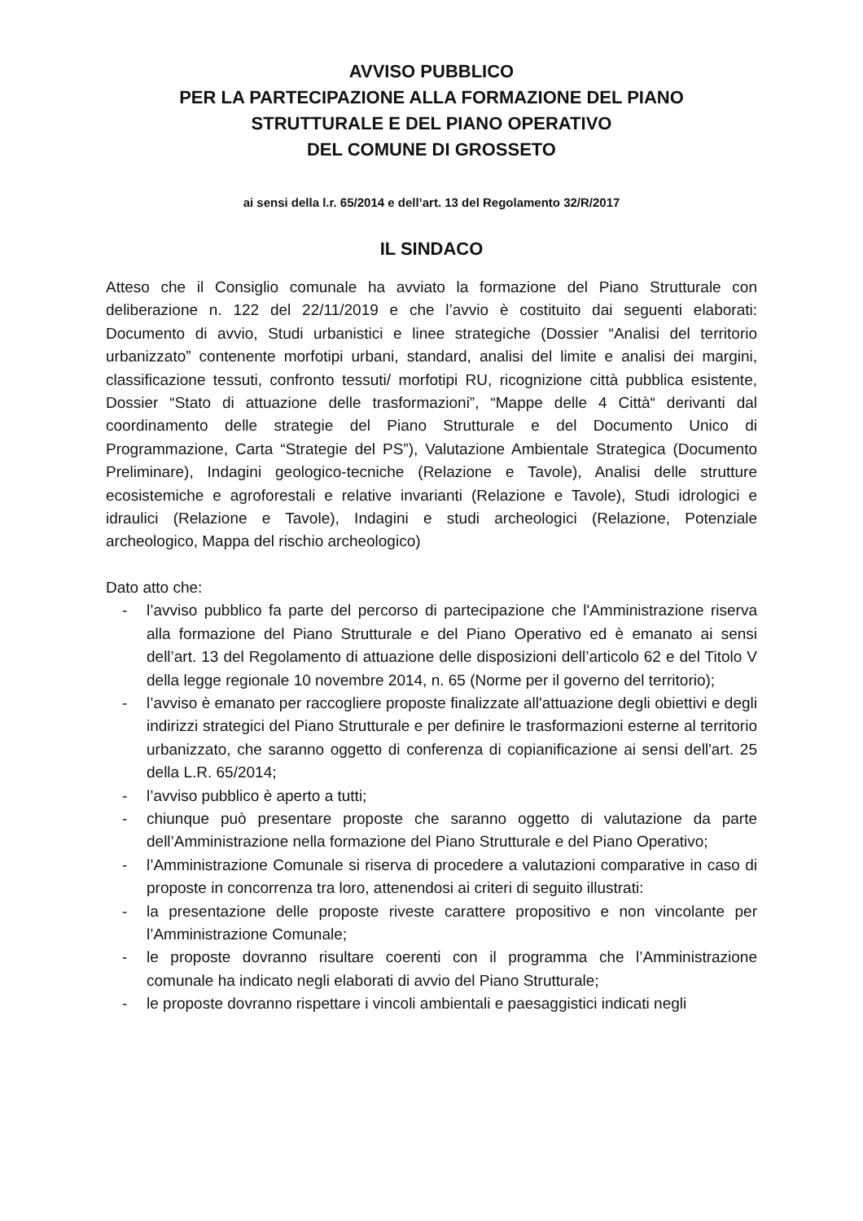AVVISO PUBBLICO
PER LA PARTECIPAZIONE ALLA FORMAZIONE DEL PIANO
STRUTTURALE E DEL PIANO OPERATIVO
DEL COMUNE DI GROSSETO
ai sensi della l.r. 65/2014 e dell’art. 13 del Regolamento 32/R/2017
IL SINDACO
Atteso che il Consiglio comunale ha avviato la formazione del Piano Strutturale con deliberazione n. 122 del 22/11/2019 e che l’avvio è costituito dai seguenti elaborati: Documento di avvio, Studi urbanistici e linee strategiche (Dossier “Analisi del territorio urbanizzato” contenente morfotipi urbani, standard, analisi del limite e analisi dei margini, classificazione tessuti, confronto tessuti/ morfotipi RU, ricognizione città pubblica esistente, Dossier “Stato di attuazione delle trasformazioni”, “Mappe delle 4 Città“ derivanti dal coordinamento delle strategie del Piano Strutturale e del Documento Unico di Programmazione, Carta “Strategie del PS”), Valutazione Ambientale Strategica (Documento Preliminare), Indagini geologico-tecniche (Relazione e Tavole), Analisi delle strutture ecosistemiche e agroforestali e relative invarianti (Relazione e Tavole), Studi idrologici e idraulici (Relazione e Tavole), Indagini e studi archeologici (Relazione, Potenziale archeologico, Mappa del rischio archeologico)
Dato atto che:
- l’avviso pubblico fa parte del percorso di partecipazione che l'Amministrazione riserva alla formazione del Piano Strutturale e del Piano Operativo ed è emanato ai sensi dell’art. 13 del Regolamento di attuazione delle disposizioni dell’articolo 62 e del Titolo V della legge regionale 10 novembre 2014, n. 65 (Norme per il governo del territorio);
- l’avviso è emanato per raccogliere proposte finalizzate all'attuazione degli obiettivi e degli indirizzi strategici del Piano Strutturale e per definire le trasformazioni esterne al territorio urbanizzato, che saranno oggetto di conferenza di copianificazione ai sensi dell'art. 25 della L.R. 65/2014;
- l’avviso pubblico è aperto a tutti;
- chiunque può presentare proposte che saranno oggetto di valutazione da parte dell’Amministrazione nella formazione del Piano Strutturale e del Piano Operativo;
- l’Amministrazione Comunale si riserva di procedere a valutazioni comparative in caso di proposte in concorrenza tra loro, attenendosi ai criteri di seguito illustrati:
- la presentazione delle proposte riveste carattere propositivo e non vincolante per l’Amministrazione Comunale;
- le proposte dovranno risultare coerenti con il programma che l’Amministrazione comunale ha indicato negli elaborati di avvio del Piano Strutturale;
- le proposte dovranno rispettare i vincoli ambientali e paesaggistici indicati negli